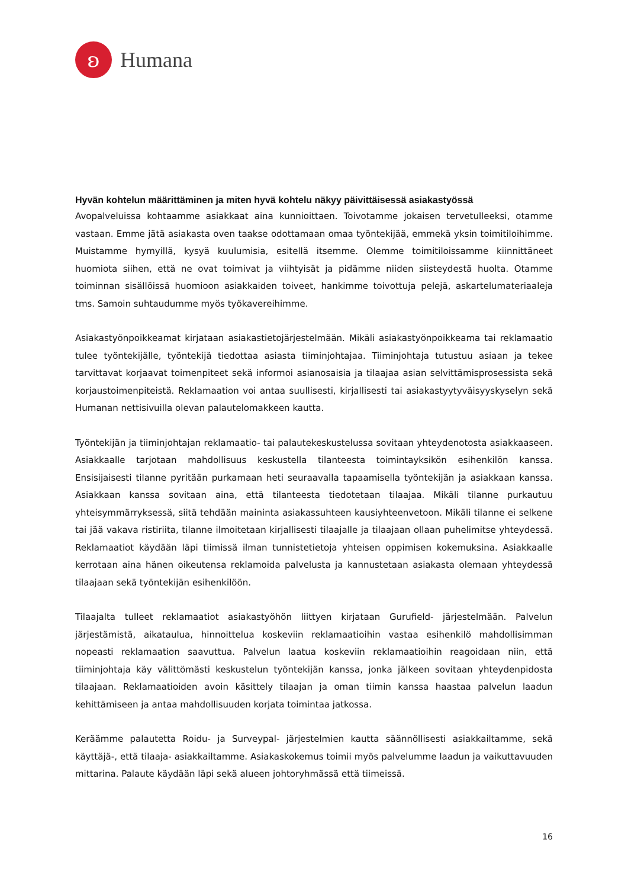ʚ
Humana
Hyvän kohtelun määrittäminen ja miten hyvä kohtelu näkyy päivittäisessä asiakastyössä
Avopalveluissa kohtaamme asiakkaat aina kunnioittaen. Toivotamme jokaisen tervetulleeksi, otamme vastaan. Emme jätä asiakasta oven taakse odottamaan omaa työntekijää, emmekä yksin toimitiloihimme. Muistamme hymyillä, kysyä kuulumisia, esitellä itsemme. Olemme toimitiloissamme kiinnittäneet huomiota siihen, että ne ovat toimivat ja viihtyisät ja pidämme niiden siisteydestä huolta. Otamme toiminnan sisällöissä huomioon asiakkaiden toiveet, hankimme toivottuja pelejä, askartelumateriaaleja tms. Samoin suhtaudumme myös työkavereihimme.
Asiakastyönpoikkeamat kirjataan asiakastietojärjestelmään. Mikäli asiakastyönpoikkeama tai reklamaatio tulee työntekijälle, työntekijä tiedottaa asiasta tiiminjohtajaa. Tiiminjohtaja tutustuu asiaan ja tekee tarvittavat korjaavat toimenpiteet sekä informoi asianosaisia ja tilaajaa asian selvittämisprosessista sekä korjaustoimenpiteistä. Reklamaation voi antaa suullisesti, kirjallisesti tai asiakastyytyväisyyskyselyn sekä Humanan nettisivuilla olevan palautelomakkeen kautta.
Työntekijän ja tiiminjohtajan reklamaatio- tai palautekeskustelussa sovitaan yhteydenotosta asiakkaaseen. Asiakkaalle tarjotaan mahdollisuus keskustella tilanteesta toimintayksikön esihenkilön kanssa. Ensisijaisesti tilanne pyritään purkamaan heti seuraavalla tapaamisella työntekijän ja asiakkaan kanssa. Asiakkaan kanssa sovitaan aina, että tilanteesta tiedotetaan tilaajaa. Mikäli tilanne purkautuu yhteisymmärryksessä, siitä tehdään maininta asiakassuhteen kausiyhteenvetoon. Mikäli tilanne ei selkene tai jää vakava ristiriita, tilanne ilmoitetaan kirjallisesti tilaajalle ja tilaajaan ollaan puhelimitse yhteydessä. Reklamaatiot käydään läpi tiimissä ilman tunnistetietoja yhteisen oppimisen kokemuksina. Asiakkaalle kerrotaan aina hänen oikeutensa reklamoida palvelusta ja kannustetaan asiakasta olemaan yhteydessä tilaajaan sekä työntekijän esihenkilöön.
Tilaajalta tulleet reklamaatiot asiakastyöhön liittyen kirjataan Gurufield- järjestelmään. Palvelun järjestämistä, aikataulua, hinnoittelua koskeviin reklamaatioihin vastaa esihenkilö mahdollisimman nopeasti reklamaation saavuttua. Palvelun laatua koskeviin reklamaatioihin reagoidaan niin, että tiiminjohtaja käy välittömästi keskustelun työntekijän kanssa, jonka jälkeen sovitaan yhteydenpidosta tilaajaan. Reklamaatioiden avoin käsittely tilaajan ja oman tiimin kanssa haastaa palvelun laadun kehittämiseen ja antaa mahdollisuuden korjata toimintaa jatkossa.
Keräämme palautetta Roidu- ja Surveypal- järjestelmien kautta säännöllisesti asiakkailtamme, sekä käyttäjä-, että tilaaja- asiakkailtamme. Asiakaskokemus toimii myös palvelumme laadun ja vaikuttavuuden mittarina. Palaute käydään läpi sekä alueen johtoryhmässä että tiimeissä.
16